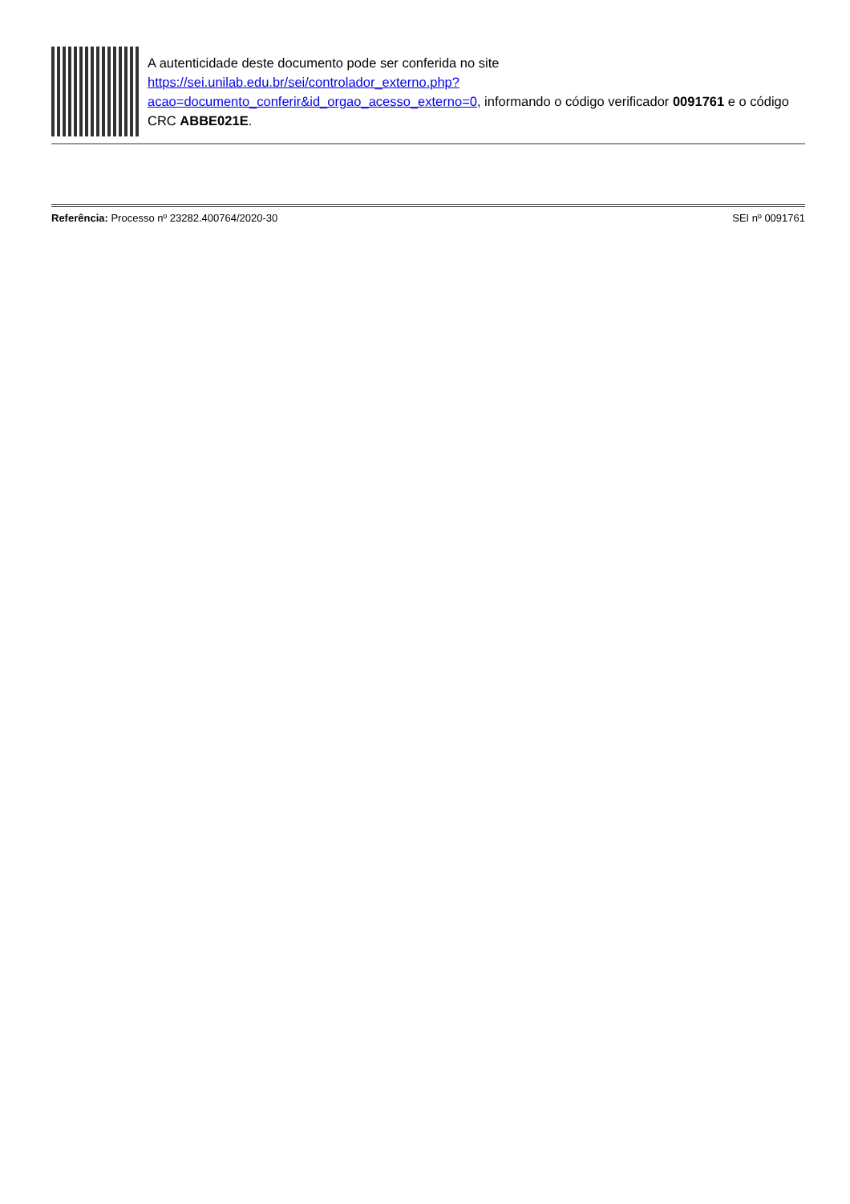A autenticidade deste documento pode ser conferida no site https://sei.unilab.edu.br/sei/controlador_externo.php?
acao=documento_conferir&id_orgao_acesso_externo=0, informando o código verificador 0091761 e o código CRC ABBE021E.
Referência: Processo nº 23282.400764/2020-30 SEI nº 0091761